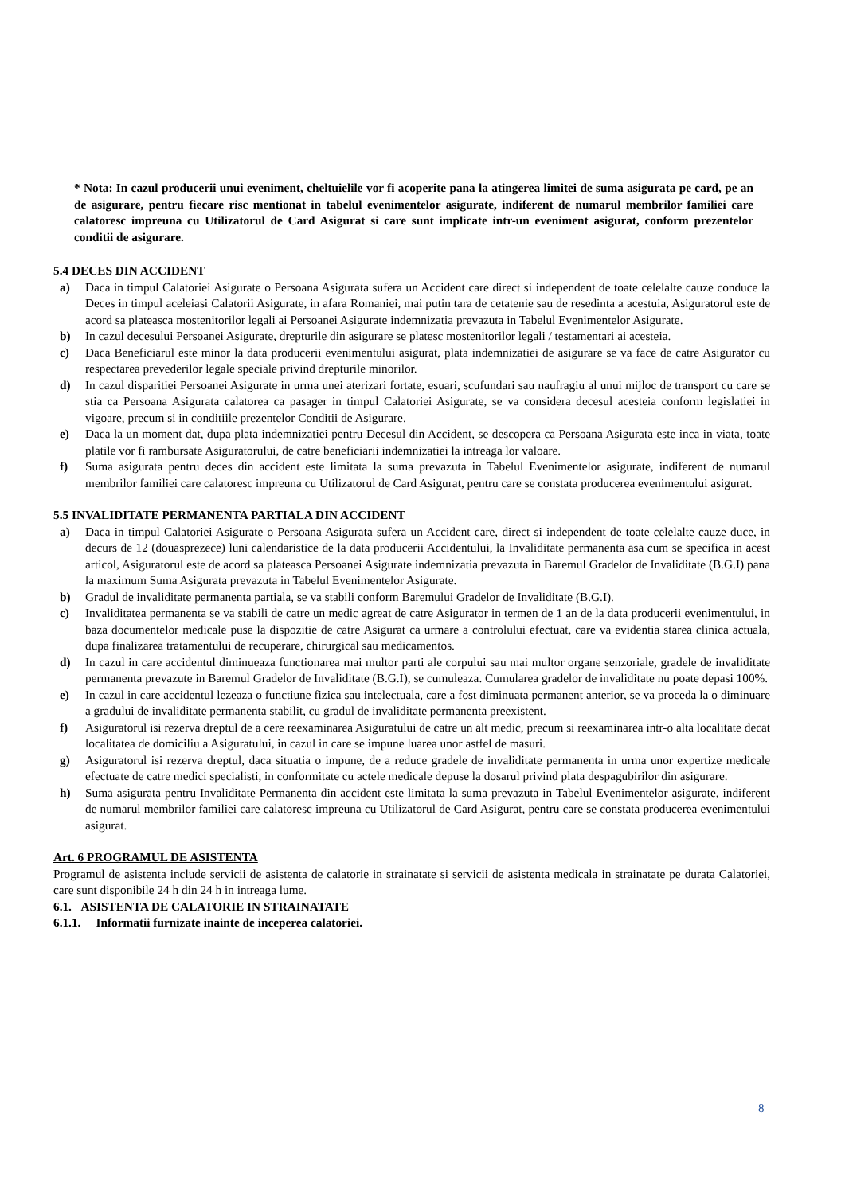* Nota: In cazul producerii unui eveniment, cheltuielile vor fi acoperite pana la atingerea limitei de suma asigurata pe card, pe an de asigurare, pentru fiecare risc mentionat in tabelul evenimentelor asigurate, indiferent de numarul membrilor familiei care calatoresc impreuna cu Utilizatorul de Card Asigurat si care sunt implicate intr-un eveniment asigurat, conform prezentelor conditii de asigurare.
5.4 DECES DIN ACCIDENT
a) Daca in timpul Calatoriei Asigurate o Persoana Asigurata sufera un Accident care direct si independent de toate celelalte cauze conduce la Deces in timpul aceleiasi Calatorii Asigurate, in afara Romaniei, mai putin tara de cetatenie sau de resedinta a acestuia, Asiguratorul este de acord sa plateasca mostenitorilor legali ai Persoanei Asigurate indemnizatia prevazuta in Tabelul Evenimentelor Asigurate.
b) In cazul decesului Persoanei Asigurate, drepturile din asigurare se platesc mostenitorilor legali / testamentari ai acesteia.
c) Daca Beneficiarul este minor la data producerii evenimentului asigurat, plata indemnizatiei de asigurare se va face de catre Asigurator cu respectarea prevederilor legale speciale privind drepturile minorilor.
d) In cazul disparitiei Persoanei Asigurate in urma unei aterizari fortate, esuari, scufundari sau naufragiu al unui mijloc de transport cu care se stia ca Persoana Asigurata calatorea ca pasager in timpul Calatoriei Asigurate, se va considera decesul acesteia conform legislatiei in vigoare, precum si in conditiile prezentelor Conditii de Asigurare.
e) Daca la un moment dat, dupa plata indemnizatiei pentru Decesul din Accident, se descopera ca Persoana Asigurata este inca in viata, toate platile vor fi rambursate Asiguratorului, de catre beneficiarii indemnizatiei la intreaga lor valoare.
f) Suma asigurata pentru deces din accident este limitata la suma prevazuta in Tabelul Evenimentelor asigurate, indiferent de numarul membrilor familiei care calatoresc impreuna cu Utilizatorul de Card Asigurat, pentru care se constata producerea evenimentului asigurat.
5.5 INVALIDITATE PERMANENTA PARTIALA DIN ACCIDENT
a) Daca in timpul Calatoriei Asigurate o Persoana Asigurata sufera un Accident care, direct si independent de toate celelalte cauze duce, in decurs de 12 (douasprezece) luni calendaristice de la data producerii Accidentului, la Invaliditate permanenta asa cum se specifica in acest articol, Asiguratorul este de acord sa plateasca Persoanei Asigurate indemnizatia prevazuta in Baremul Gradelor de Invaliditate (B.G.I) pana la maximum Suma Asigurata prevazuta in Tabelul Evenimentelor Asigurate.
b) Gradul de invaliditate permanenta partiala, se va stabili conform Baremului Gradelor de Invaliditate (B.G.I).
c) Invaliditatea permanenta se va stabili de catre un medic agreat de catre Asigurator in termen de 1 an de la data producerii evenimentului, in baza documentelor medicale puse la dispozitie de catre Asigurat ca urmare a controlului efectuat, care va evidentia starea clinica actuala, dupa finalizarea tratamentului de recuperare, chirurgical sau medicamentos.
d) In cazul in care accidentul diminueaza functionarea mai multor parti ale corpului sau mai multor organe senzoriale, gradele de invaliditate permanenta prevazute in Baremul Gradelor de Invaliditate (B.G.I), se cumuleaza. Cumularea gradelor de invaliditate nu poate depasi 100%.
e) In cazul in care accidentul lezeaza o functiune fizica sau intelectuala, care a fost diminuata permanent anterior, se va proceda la o diminuare a gradului de invaliditate permanenta stabilit, cu gradul de invaliditate permanenta preexistent.
f) Asiguratorul isi rezerva dreptul de a cere reexaminarea Asiguratului de catre un alt medic, precum si reexaminarea intr-o alta localitate decat localitatea de domiciliu a Asiguratului, in cazul in care se impune luarea unor astfel de masuri.
g) Asiguratorul isi rezerva dreptul, daca situatia o impune, de a reduce gradele de invaliditate permanenta in urma unor expertize medicale efectuate de catre medici specialisti, in conformitate cu actele medicale depuse la dosarul privind plata despagubirilor din asigurare.
h) Suma asigurata pentru Invaliditate Permanenta din accident este limitata la suma prevazuta in Tabelul Evenimentelor asigurate, indiferent de numarul membrilor familiei care calatoresc impreuna cu Utilizatorul de Card Asigurat, pentru care se constata producerea evenimentului asigurat.
Art. 6 PROGRAMUL DE ASISTENTA
Programul de asistenta include servicii de asistenta de calatorie in strainatate si servicii de asistenta medicala in strainatate pe durata Calatoriei, care sunt disponibile 24 h din 24 h in intreaga lume.
6.1. ASISTENTA DE CALATORIE IN STRAINATATE
6.1.1. Informatii furnizate inainte de inceperea calatoriei.
8